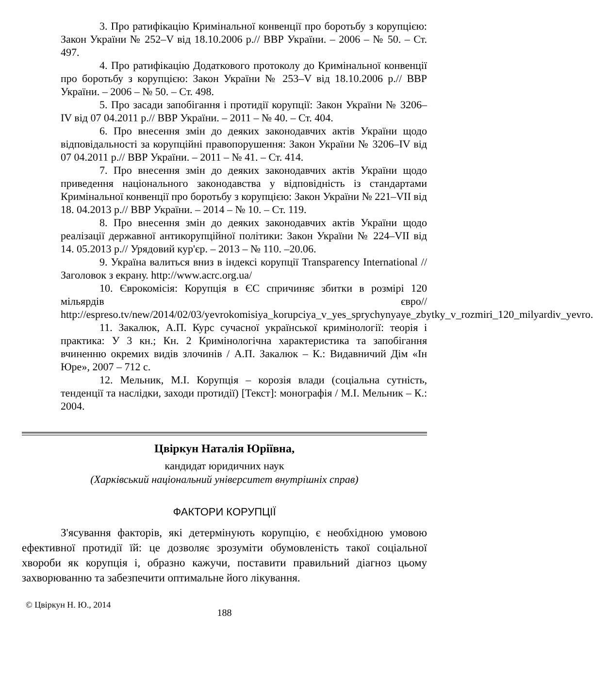3. Про ратифікацію Кримінальної конвенції про боротьбу з корупцією: Закон України № 252–V від 18.10.2006 р.// ВВР України. – 2006 – № 50. – Ст. 497.
4. Про ратифікацію Додаткового протоколу до Кримінальної конвенції про боротьбу з корупцією: Закон України № 253–V від 18.10.2006 р.// ВВР України. – 2006 – № 50. – Ст. 498.
5. Про засади запобігання і протидії корупції: Закон України № 3206–IV від 07 04.2011 р.// ВВР України. – 2011 – № 40. – Ст. 404.
6. Про внесення змін до деяких законодавчих актів України щодо відповідальності за корупційні правопорушення: Закон України № 3206–IV від 07 04.2011 р.// ВВР України. – 2011 – № 41. – Ст. 414.
7. Про внесення змін до деяких законодавчих актів України щодо приведення національного законодавства у відповідність із стандартами Кримінальної конвенції про боротьбу з корупцією: Закон України № 221–VII від 18. 04.2013 р.// ВВР України. – 2014 – № 10. – Ст. 119.
8. Про внесення змін до деяких законодавчих актів України щодо реалізації державної антикорупційної політики: Закон України № 224–VII від 14. 05.2013 р.// Урядовий кур'єр. – 2013 – № 110. –20.06.
9. Україна валиться вниз в індексі корупції Transparency International // Заголовок з екрану. http://www.acrc.org.ua/
10. Єврокомісія: Корупція в ЄС спричиняє збитки в розмірі 120 мільярдів євро// http://espreso.tv/new/2014/02/03/yevrokomisiya_korupciya_v_yes_sprychynyaye_zbytky_v_rozmiri_120_milyardiv_yevro.
11. Закалюк, А.П. Курс сучасної української кримінології: теорія і практика: У 3 кн.; Кн. 2 Кримінологічна характеристика та запобігання вчиненню окремих видів злочинів / А.П. Закалюк – К.: Видавничий Дім «Ін Юре», 2007 – 712 с.
12. Мельник, М.І. Корупція – корозія влади (соціальна сутність, тенденції та наслідки, заходи протидії) [Текст]: монографія / М.І. Мельник – К.: 2004.
Цвіркун Наталія Юріївна,
кандидат юридичних наук
(Харківський національний університет внутрішніх справ)
ФАКТОРИ КОРУПЦІЇ
З'ясування факторів, які детермінують корупцію, є необхідною умовою ефективної протидії їй: це дозволяє зрозуміти обумовленість такої соціальної хвороби як корупція і, образно кажучи, поставити правильний діагноз цьому захворюванню та забезпечити оптимальне його лікування.
© Цвіркун Н. Ю., 2014
188